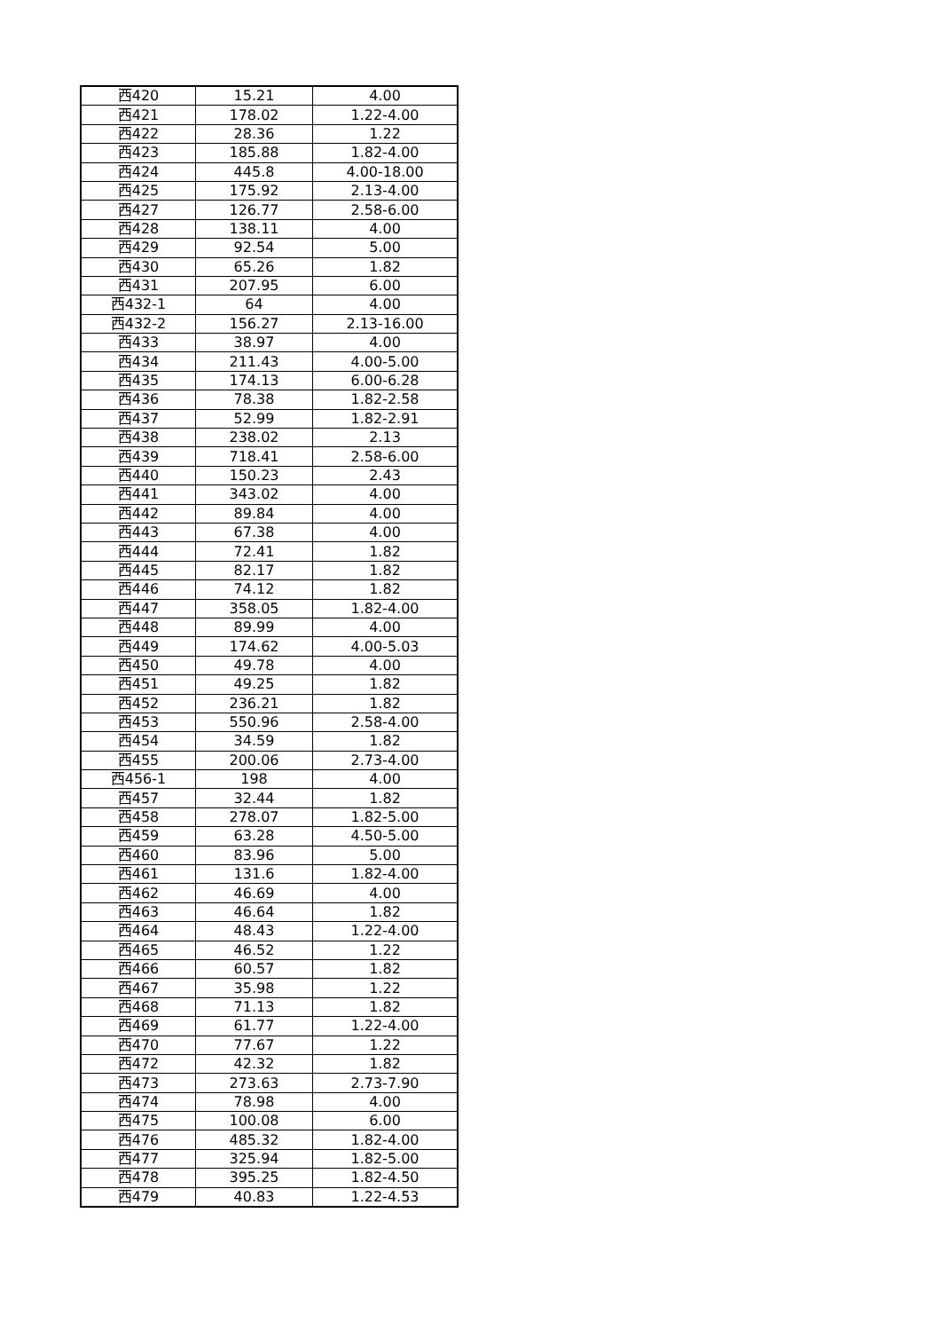| 西420 | 15.21 | 4.00 |
| 西421 | 178.02 | 1.22-4.00 |
| 西422 | 28.36 | 1.22 |
| 西423 | 185.88 | 1.82-4.00 |
| 西424 | 445.8 | 4.00-18.00 |
| 西425 | 175.92 | 2.13-4.00 |
| 西427 | 126.77 | 2.58-6.00 |
| 西428 | 138.11 | 4.00 |
| 西429 | 92.54 | 5.00 |
| 西430 | 65.26 | 1.82 |
| 西431 | 207.95 | 6.00 |
| 西432-1 | 64 | 4.00 |
| 西432-2 | 156.27 | 2.13-16.00 |
| 西433 | 38.97 | 4.00 |
| 西434 | 211.43 | 4.00-5.00 |
| 西435 | 174.13 | 6.00-6.28 |
| 西436 | 78.38 | 1.82-2.58 |
| 西437 | 52.99 | 1.82-2.91 |
| 西438 | 238.02 | 2.13 |
| 西439 | 718.41 | 2.58-6.00 |
| 西440 | 150.23 | 2.43 |
| 西441 | 343.02 | 4.00 |
| 西442 | 89.84 | 4.00 |
| 西443 | 67.38 | 4.00 |
| 西444 | 72.41 | 1.82 |
| 西445 | 82.17 | 1.82 |
| 西446 | 74.12 | 1.82 |
| 西447 | 358.05 | 1.82-4.00 |
| 西448 | 89.99 | 4.00 |
| 西449 | 174.62 | 4.00-5.03 |
| 西450 | 49.78 | 4.00 |
| 西451 | 49.25 | 1.82 |
| 西452 | 236.21 | 1.82 |
| 西453 | 550.96 | 2.58-4.00 |
| 西454 | 34.59 | 1.82 |
| 西455 | 200.06 | 2.73-4.00 |
| 西456-1 | 198 | 4.00 |
| 西457 | 32.44 | 1.82 |
| 西458 | 278.07 | 1.82-5.00 |
| 西459 | 63.28 | 4.50-5.00 |
| 西460 | 83.96 | 5.00 |
| 西461 | 131.6 | 1.82-4.00 |
| 西462 | 46.69 | 4.00 |
| 西463 | 46.64 | 1.82 |
| 西464 | 48.43 | 1.22-4.00 |
| 西465 | 46.52 | 1.22 |
| 西466 | 60.57 | 1.82 |
| 西467 | 35.98 | 1.22 |
| 西468 | 71.13 | 1.82 |
| 西469 | 61.77 | 1.22-4.00 |
| 西470 | 77.67 | 1.22 |
| 西472 | 42.32 | 1.82 |
| 西473 | 273.63 | 2.73-7.90 |
| 西474 | 78.98 | 4.00 |
| 西475 | 100.08 | 6.00 |
| 西476 | 485.32 | 1.82-4.00 |
| 西477 | 325.94 | 1.82-5.00 |
| 西478 | 395.25 | 1.82-4.50 |
| 西479 | 40.83 | 1.22-4.53 |